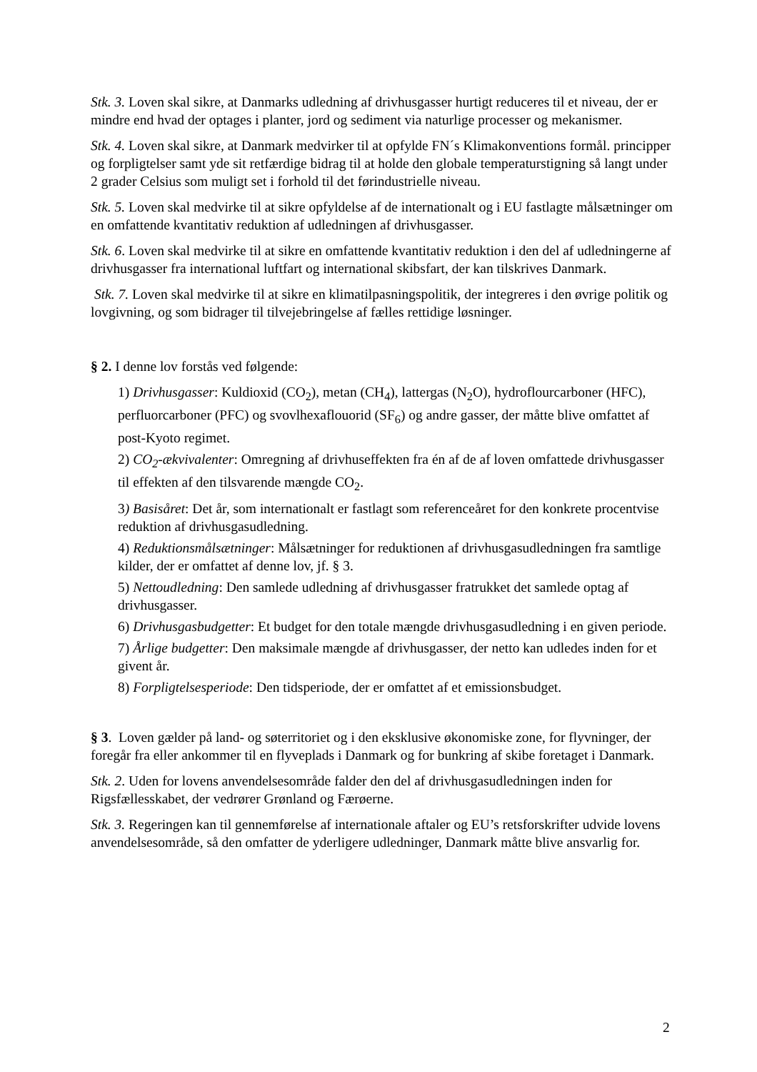Stk. 3. Loven skal sikre, at Danmarks udledning af drivhusgasser hurtigt reduceres til et niveau, der er mindre end hvad der optages i planter, jord og sediment via naturlige processer og mekanismer.
Stk. 4. Loven skal sikre, at Danmark medvirker til at opfylde FN´s Klimakonventions formål. principper og forpligtelser samt yde sit retfærdige bidrag til at holde den globale temperaturstigning så langt under 2 grader Celsius som muligt set i forhold til det førindustrielle niveau.
Stk. 5. Loven skal medvirke til at sikre opfyldelse af de internationalt og i EU fastlagte målsætninger om en omfattende kvantitativ reduktion af udledningen af drivhusgasser.
Stk. 6. Loven skal medvirke til at sikre en omfattende kvantitativ reduktion i den del af udledningerne af drivhusgasser fra international luftfart og international skibsfart, der kan tilskrives Danmark.
Stk. 7. Loven skal medvirke til at sikre en klimatilpasningspolitik, der integreres i den øvrige politik og lovgivning, og som bidrager til tilvejebringelse af fælles rettidige løsninger.
§ 2. I denne lov forstås ved følgende:
1) Drivhusgasser: Kuldioxid (CO<sub>2</sub>), metan (CH<sub>4</sub>), lattergas (N<sub>2</sub>O), hydroflourcarboner (HFC), perfluorcarboner (PFC) og svovlhexaflouorid (SF<sub>6</sub>) og andre gasser, der måtte blive omfattet af post-Kyoto regimet.
2) CO<sub>2</sub>-ækvivalenter: Omregning af drivhuseffekten fra én af de af loven omfattede drivhusgasser til effekten af den tilsvarende mængde CO<sub>2</sub>.
3) Basisåret: Det år, som internationalt er fastlagt som referenceåret for den konkrete procentvise reduktion af drivhusgasudledning.
4) Reduktionsmålsætninger: Målsætninger for reduktionen af drivhusgasudledningen fra samtlige kilder, der er omfattet af denne lov, jf. § 3.
5) Nettoudledning: Den samlede udledning af drivhusgasser fratrukket det samlede optag af drivhusgasser.
6) Drivhusgasbudgetter: Et budget for den totale mængde drivhusgasudledning i en given periode.
7) Årlige budgetter: Den maksimale mængde af drivhusgasser, der netto kan udledes inden for et givent år.
8) Forpligtelsesperiode: Den tidsperiode, der er omfattet af et emissionsbudget.
§ 3. Loven gælder på land- og søterritoriet og i den eksklusive økonomiske zone, for flyvninger, der foregår fra eller ankommer til en flyveplads i Danmark og for bunkring af skibe foretaget i Danmark.
Stk. 2. Uden for lovens anvendelsesområde falder den del af drivhusgasudledningen inden for Rigsfællesskabet, der vedrører Grønland og Færøerne.
Stk. 3. Regeringen kan til gennemførelse af internationale aftaler og EU’s retsforskrifter udvide lovens anvendelsesområde, så den omfatter de yderligere udledninger, Danmark måtte blive ansvarlig for.
2